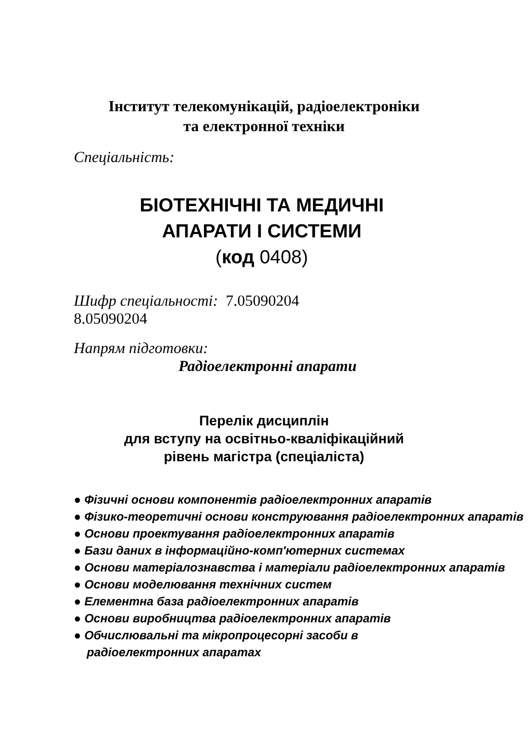Інститут телекомунікацій, радіоелектроніки
та електронної техніки
Спеціальність:
БІОТЕХНІЧНІ ТА МЕДИЧНІ
АПАРАТИ І СИСТЕМИ
(код 0408)
Шифр спеціальності: 7.05090204
8.05090204
Напрям підготовки:
Радіоелектронні апарати
Перелік дисциплін
для вступу на освітньо-кваліфікаційний
рівень магістра (спеціаліста)
● Фізичні основи компонентів радіоелектронних апаратів
● Фізико-теоретичні основи конструювання радіоелектронних апаратів
● Основи проектування радіоелектронних апаратів
● Бази даних в інформаційно-комп′ютерних системах
● Основи матеріалознавства і матеріали радіоелектронних апаратів
● Основи моделювання технічних систем
● Елементна база радіоелектронних апаратів
● Основи виробництва радіоелектронних апаратів
● Обчислювальні та мікропроцесорні засоби в радіоелектронних апаратах